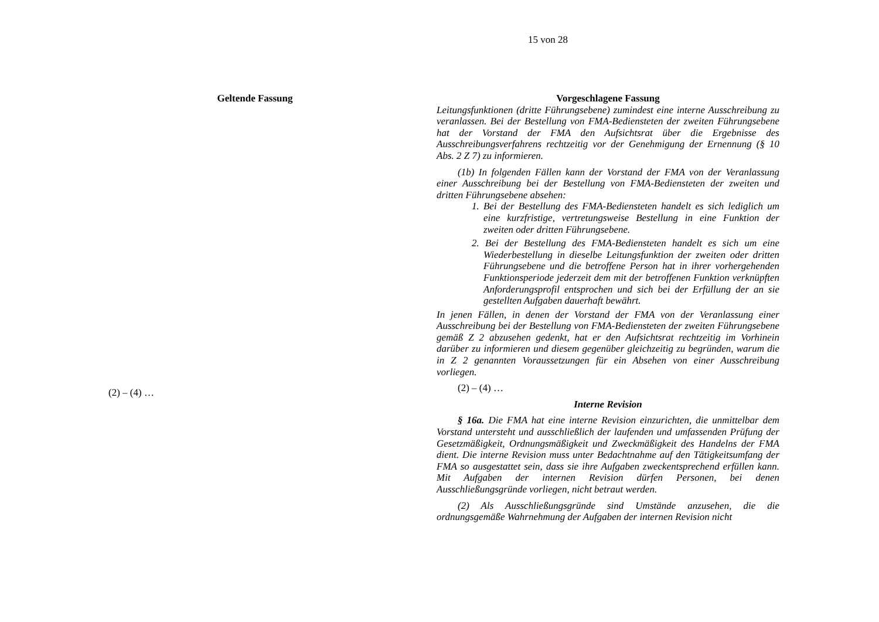15 von 28
Geltende Fassung
(2) – (4) …
Vorgeschlagene Fassung
Leitungsfunktionen (dritte Führungsebene) zumindest eine interne Ausschreibung zu veranlassen. Bei der Bestellung von FMA-Bediensteten der zweiten Führungsebene hat der Vorstand der FMA den Aufsichtsrat über die Ergebnisse des Ausschreibungsverfahrens rechtzeitig vor der Genehmigung der Ernennung (§ 10 Abs. 2 Z 7) zu informieren.
(1b) In folgenden Fällen kann der Vorstand der FMA von der Veranlassung einer Ausschreibung bei der Bestellung von FMA-Bediensteten der zweiten und dritten Führungsebene absehen:
1. Bei der Bestellung des FMA-Bediensteten handelt es sich lediglich um eine kurzfristige, vertretungsweise Bestellung in eine Funktion der zweiten oder dritten Führungsebene.
2. Bei der Bestellung des FMA-Bediensteten handelt es sich um eine Wiederbestellung in dieselbe Leitungsfunktion der zweiten oder dritten Führungsebene und die betroffene Person hat in ihrer vorhergehenden Funktionsperiode jederzeit dem mit der betroffenen Funktion verknüpften Anforderungsprofil entsprochen und sich bei der Erfüllung der an sie gestellten Aufgaben dauerhaft bewährt.
In jenen Fällen, in denen der Vorstand der FMA von der Veranlassung einer Ausschreibung bei der Bestellung von FMA-Bediensteten der zweiten Führungsebene gemäß Z 2 abzusehen gedenkt, hat er den Aufsichtsrat rechtzeitig im Vorhinein darüber zu informieren und diesem gegenüber gleichzeitig zu begründen, warum die in Z 2 genannten Voraussetzungen für ein Absehen von einer Ausschreibung vorliegen.
(2) – (4) …
Interne Revision
§ 16a. Die FMA hat eine interne Revision einzurichten, die unmittelbar dem Vorstand untersteht und ausschließlich der laufenden und umfassenden Prüfung der Gesetzmäßigkeit, Ordnungsmäßigkeit und Zweckmäßigkeit des Handelns der FMA dient. Die interne Revision muss unter Bedachtnahme auf den Tätigkeitsumfang der FMA so ausgestattet sein, dass sie ihre Aufgaben zweckentsprechend erfüllen kann. Mit Aufgaben der internen Revision dürfen Personen, bei denen Ausschließungsgründe vorliegen, nicht betraut werden.
(2) Als Ausschließungsgründe sind Umstände anzusehen, die die ordnungsgemäße Wahrnehmung der Aufgaben der internen Revision nicht